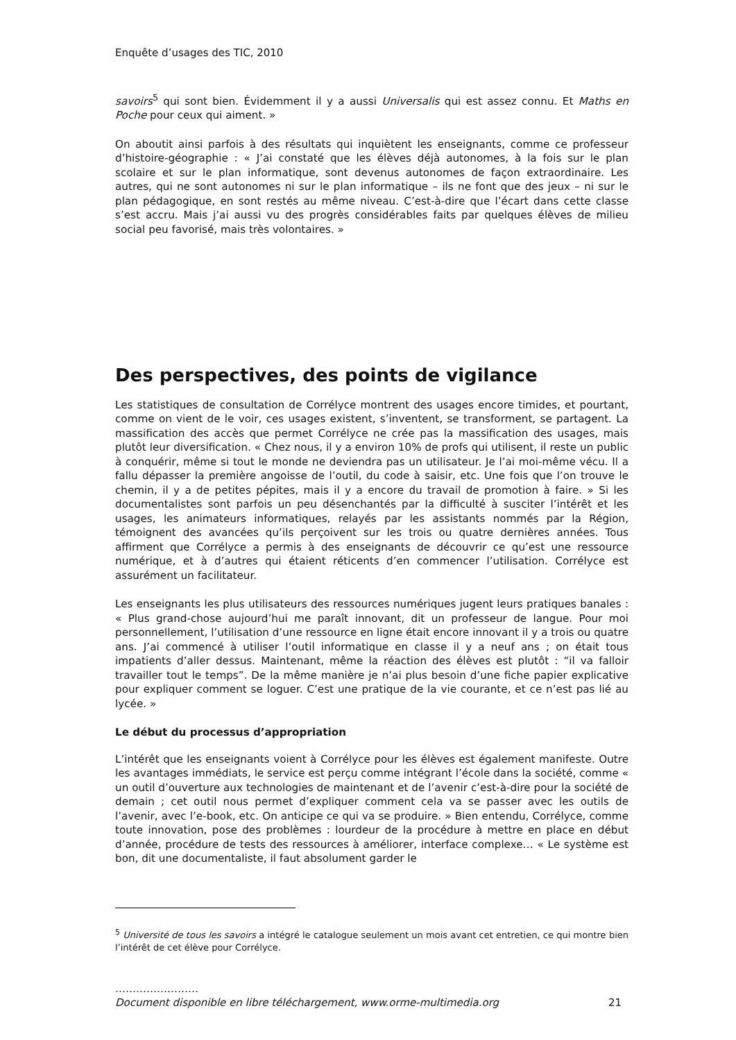Enquête d’usages des TIC, 2010
savoirs<sup>5</sup> qui sont bien. Évidemment il y a aussi Universalis qui est assez connu. Et Maths en Poche pour ceux qui aiment. »
On aboutit ainsi parfois à des résultats qui inquiètent les enseignants, comme ce professeur d’histoire-géographie : « J’ai constaté que les élèves déjà autonomes, à la fois sur le plan scolaire et sur le plan informatique, sont devenus autonomes de façon extraordinaire. Les autres, qui ne sont autonomes ni sur le plan informatique – ils ne font que des jeux – ni sur le plan pédagogique, en sont restés au même niveau. C’est-à-dire que l’écart dans cette classe s’est accru. Mais j’ai aussi vu des progrès considérables faits par quelques élèves de milieu social peu favorisé, mais très volontaires. »
Des perspectives, des points de vigilance
Les statistiques de consultation de Corrélyce montrent des usages encore timides, et pourtant, comme on vient de le voir, ces usages existent, s’inventent, se transforment, se partagent. La massification des accès que permet Corrélyce ne crée pas la massification des usages, mais plutôt leur diversification. « Chez nous, il y a environ 10% de profs qui utilisent, il reste un public à conquérir, même si tout le monde ne deviendra pas un utilisateur. Je l’ai moi-même vécu. Il a fallu dépasser la première angoisse de l’outil, du code à saisir, etc. Une fois que l’on trouve le chemin, il y a de petites pépites, mais il y a encore du travail de promotion à faire. » Si les documentalistes sont parfois un peu désenchantés par la difficulté à susciter l’intérêt et les usages, les animateurs informatiques, relayés par les assistants nommés par la Région, témoignent des avancées qu’ils perçoivent sur les trois ou quatre dernières années. Tous affirment que Corrélyce a permis à des enseignants de découvrir ce qu’est une ressource numérique, et à d’autres qui étaient réticents d’en commencer l’utilisation. Corrélyce est assurément un facilitateur.
Les enseignants les plus utilisateurs des ressources numériques jugent leurs pratiques banales : « Plus grand-chose aujourd’hui me paraît innovant, dit un professeur de langue. Pour moi personnellement, l’utilisation d’une ressource en ligne était encore innovant il y a trois ou quatre ans. J’ai commencé à utiliser l’outil informatique en classe il y a neuf ans ; on était tous impatients d’aller dessus. Maintenant, même la réaction des élèves est plutôt : “il va falloir travailler tout le temps”. De la même manière je n’ai plus besoin d’une fiche papier explicative pour expliquer comment se loguer. C’est une pratique de la vie courante, et ce n’est pas lié au lycée. »
Le début du processus d’appropriation
L’intérêt que les enseignants voient à Corrélyce pour les élèves est également manifeste. Outre les avantages immédiats, le service est perçu comme intégrant l’école dans la société, comme « un outil d’ouverture aux technologies de maintenant et de l’avenir c’est-à-dire pour la société de demain ; cet outil nous permet d’expliquer comment cela va se passer avec les outils de l’avenir, avec l’e-book, etc. On anticipe ce qui va se produire. » Bien entendu, Corrélyce, comme toute innovation, pose des problèmes : lourdeur de la procédure à mettre en place en début d’année, procédure de tests des ressources à améliorer, interface complexe… « Le système est bon, dit une documentaliste, il faut absolument garder le
<sup>5</sup> Université de tous les savoirs a intégré le catalogue seulement un mois avant cet entretien, ce qui montre bien l’intérêt de cet élève pour Corrélyce.
……………………
Document disponible en libre téléchargement, www.orme-multimedia.org 21